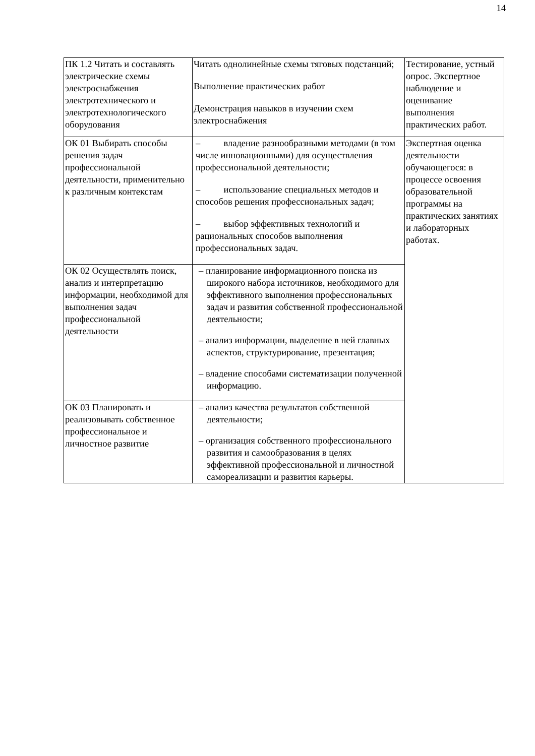14
| ПК 1.2 Читать и составлять электрические схемы электроснабжения электротехнического и электротехнологического оборудования | Читать однолинейные схемы тяговых подстанций; Выполнение практических работ Демонстрация навыков в изучении схем электроснабжения | Тестирование, устный опрос. Экспертное наблюдение и оценивание выполнения практических работ. |
| ОК 01 Выбирать способы решения задач профессиональной деятельности, применительно к различным контекстам | – владение разнообразными методами (в том числе инновационными) для осуществления профессиональной деятельности; – использование специальных методов и способов решения профессиональных задач; – выбор эффективных технологий и рациональных способов выполнения профессиональных задач. | Экспертная оценка деятельности обучающегося: в процессе освоения образовательной программы на практических занятиях и лабораторных работах. |
| ОК 02 Осуществлять поиск, анализ и интерпретацию информации, необходимой для выполнения задач профессиональной деятельности | – планирование информационного поиска из широкого набора источников, необходимого для эффективного выполнения профессиональных задач и развития собственной профессиональной деятельности; – анализ информации, выделение в ней главных аспектов, структурирование, презентация; – владение способами систематизации полученной информацию. | |
| ОК 03 Планировать и реализовывать собственное профессиональное и личностное развитие | – анализ качества результатов собственной деятельности; – организация собственного профессионального развития и самообразования в целях эффективной профессиональной и личностной самореализации и развития карьеры. | |